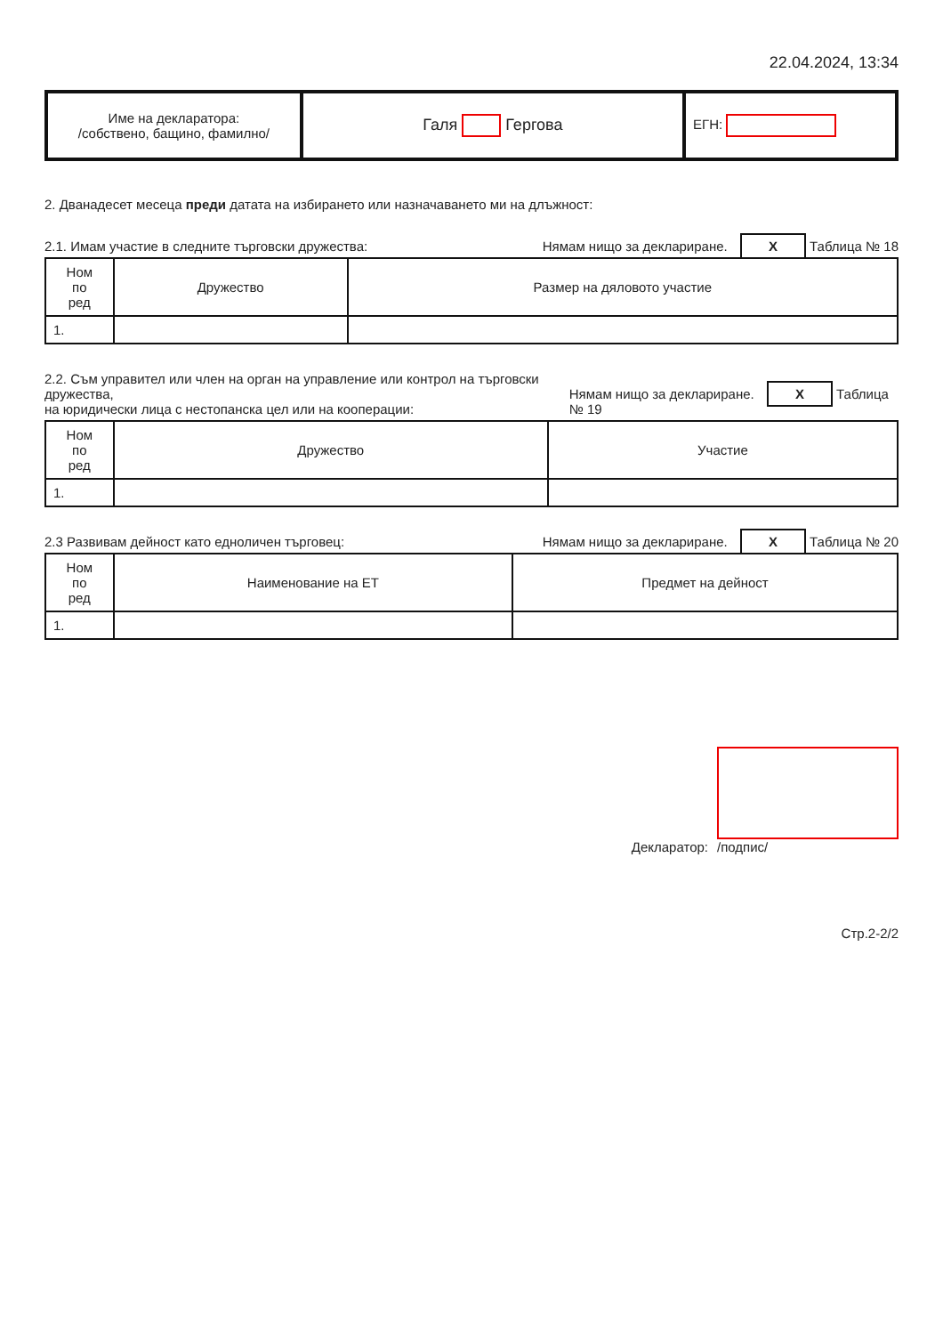22.04.2024, 13:34
| Име на декларатора: /собствено, бащино, фамилно/ | Галя Гергова | ЕГН: |
2. Дванадесет месеца преди датата на избирането или назначаването ми на длъжност:
2.1. Имам участие в следните търговски дружества: Нямам нищо за деклариране. X Таблица № 18
| Ном по ред | Дружество | Размер на дяловото участие |
| --- | --- | --- |
| 1. | | |
2.2. Съм управител или член на орган на управление или контрол на търговски дружества,
на юридически лица с нестопанска цел или на кооперации: Нямам нищо за деклариране. X Таблица № 19
| Ном по ред | Дружество | Участие |
| --- | --- | --- |
| 1. | | |
2.3 Развивам дейност като едноличен търговец: Нямам нищо за деклариране. X Таблица № 20
| Ном по ред | Наименование на ЕТ | Предмет на дейност |
| --- | --- | --- |
| 1. | | |
Декларатор:
/подпис/
Стр.2-2/2